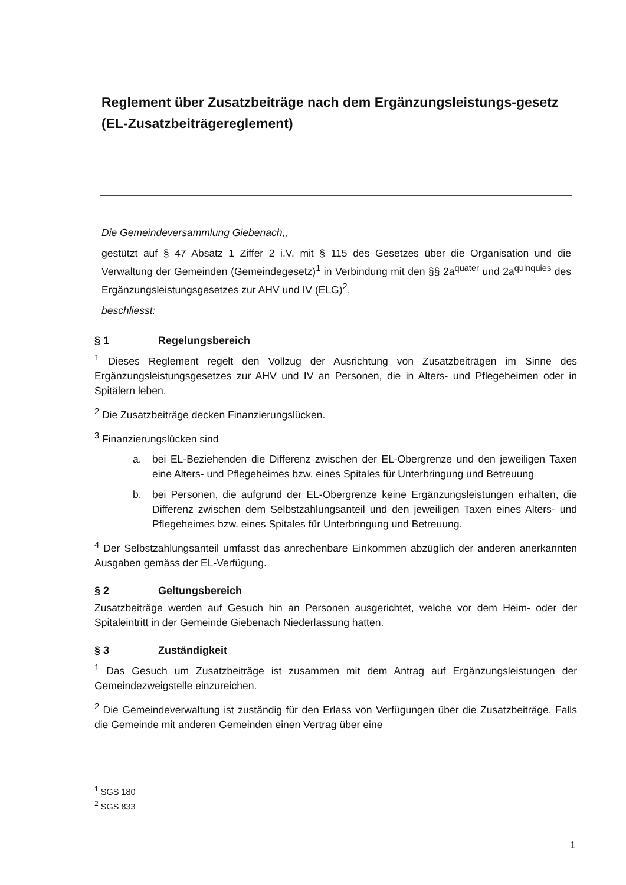Reglement über Zusatzbeiträge nach dem Ergänzungsleistungs-gesetz
(EL-Zusatzbeiträgereglement)
Die Gemeindeversammlung Giebenach,,
gestützt auf § 47 Absatz 1 Ziffer 2 i.V. mit § 115 des Gesetzes über die Organisation und die Verwaltung der Gemeinden (Gemeindegesetz)<sup>1</sup> in Verbindung mit den §§ 2a<sup>quater</sup> und 2a<sup>quinquies</sup> des Ergänzungsleistungsgesetzes zur AHV und IV (ELG)<sup>2</sup>,
beschliesst:
§ 1 Regelungsbereich
<sup>1</sup> Dieses Reglement regelt den Vollzug der Ausrichtung von Zusatzbeiträgen im Sinne des Ergänzungsleistungsgesetzes zur AHV und IV an Personen, die in Alters- und Pflegeheimen oder in Spitälern leben.
<sup>2</sup> Die Zusatzbeiträge decken Finanzierungslücken.
<sup>3</sup> Finanzierungslücken sind
a. bei EL-Beziehenden die Differenz zwischen der EL-Obergrenze und den jeweiligen Taxen eine Alters- und Pflegeheimes bzw. eines Spitales für Unterbringung und Betreuung
b. bei Personen, die aufgrund der EL-Obergrenze keine Ergänzungsleistungen erhalten, die Differenz zwischen dem Selbstzahlungsanteil und den jeweiligen Taxen eines Alters- und Pflegeheimes bzw. eines Spitales für Unterbringung und Betreuung.
<sup>4</sup> Der Selbstzahlungsanteil umfasst das anrechenbare Einkommen abzüglich der anderen anerkannten Ausgaben gemäss der EL-Verfügung.
§ 2 Geltungsbereich
Zusatzbeiträge werden auf Gesuch hin an Personen ausgerichtet, welche vor dem Heim- oder der Spitaleintritt in der Gemeinde Giebenach Niederlassung hatten.
§ 3 Zuständigkeit
<sup>1</sup> Das Gesuch um Zusatzbeiträge ist zusammen mit dem Antrag auf Ergänzungsleistungen der Gemeindezweigstelle einzureichen.
<sup>2</sup> Die Gemeindeverwaltung ist zuständig für den Erlass von Verfügungen über die Zusatzbeiträge. Falls die Gemeinde mit anderen Gemeinden einen Vertrag über eine
<sup>1</sup> SGS 180
<sup>2</sup> SGS 833
1